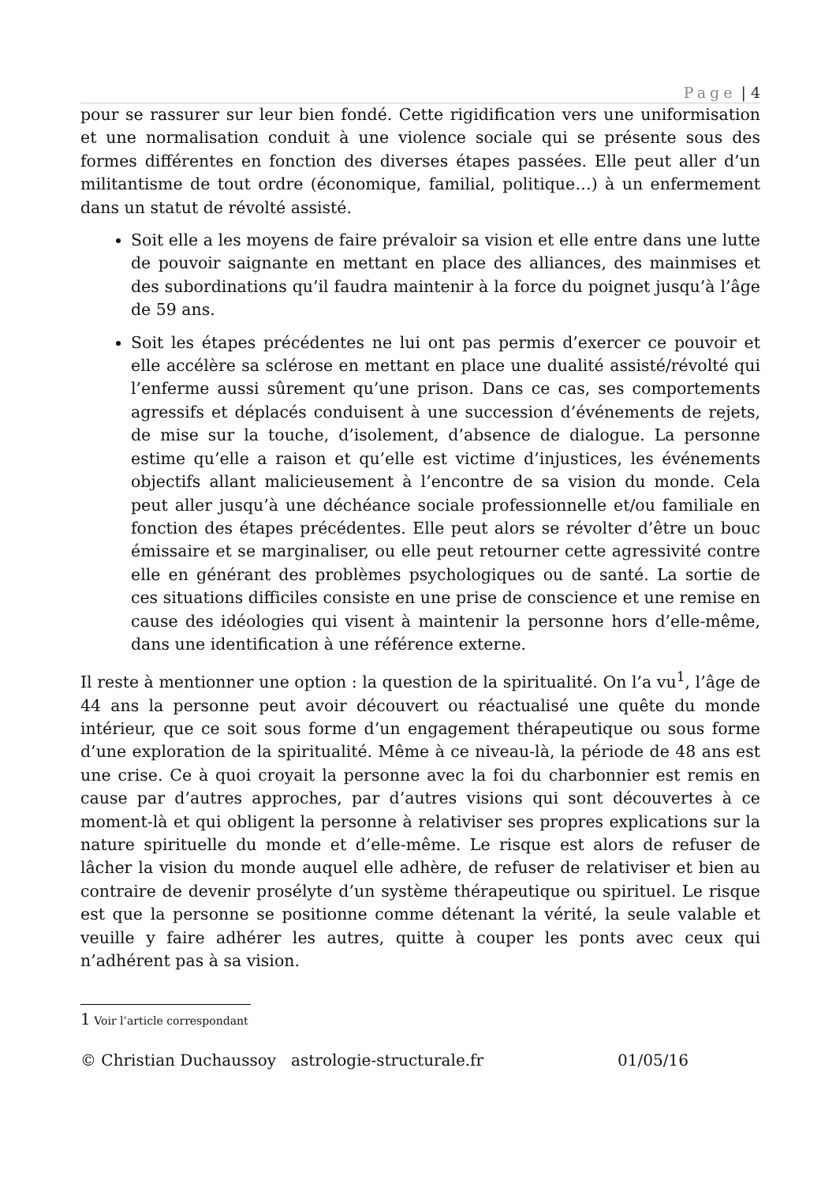Page | 4
pour se rassurer sur leur bien fondé. Cette rigidification vers une uniformisation et une normalisation conduit à une violence sociale qui se présente sous des formes différentes en fonction des diverses étapes passées. Elle peut aller d’un militantisme de tout ordre (économique, familial, politique…) à un enfermement dans un statut de révolté assisté.
Soit elle a les moyens de faire prévaloir sa vision et elle entre dans une lutte de pouvoir saignante en mettant en place des alliances, des mainmises et des subordinations qu’il faudra maintenir à la force du poignet jusqu’à l’âge de 59 ans.
Soit les étapes précédentes ne lui ont pas permis d’exercer ce pouvoir et elle accélère sa sclérose en mettant en place une dualité assisté/révolté qui l’enferme aussi sûrement qu’une prison. Dans ce cas, ses comportements agressifs et déplacés conduisent à une succession d’événements de rejets, de mise sur la touche, d’isolement, d’absence de dialogue. La personne estime qu’elle a raison et qu’elle est victime d’injustices, les événements objectifs allant malicieusement à l’encontre de sa vision du monde. Cela peut aller jusqu’à une déchéance sociale professionnelle et/ou familiale en fonction des étapes précédentes. Elle peut alors se révolter d’être un bouc émissaire et se marginaliser, ou elle peut retourner cette agressivité contre elle en générant des problèmes psychologiques ou de santé. La sortie de ces situations difficiles consiste en une prise de conscience et une remise en cause des idéologies qui visent à maintenir la personne hors d’elle-même, dans une identification à une référence externe.
Il reste à mentionner une option : la question de la spiritualité. On l’a vu<sup>1</sup>, l’âge de 44 ans la personne peut avoir découvert ou réactualisé une quête du monde intérieur, que ce soit sous forme d’un engagement thérapeutique ou sous forme d’une exploration de la spiritualité. Même à ce niveau-là, la période de 48 ans est une crise. Ce à quoi croyait la personne avec la foi du charbonnier est remis en cause par d’autres approches, par d’autres visions qui sont découvertes à ce moment-là et qui obligent la personne à relativiser ses propres explications sur la nature spirituelle du monde et d’elle-même. Le risque est alors de refuser de lâcher la vision du monde auquel elle adhère, de refuser de relativiser et bien au contraire de devenir prosélyte d’un système thérapeutique ou spirituel. Le risque est que la personne se positionne comme détenant la vérité, la seule valable et veuille y faire adhérer les autres, quitte à couper les ponts avec ceux qui n’adhérent pas à sa vision.
1 Voir l’article correspondant
© Christian Duchaussoy astrologie-structurale.fr 01/05/16